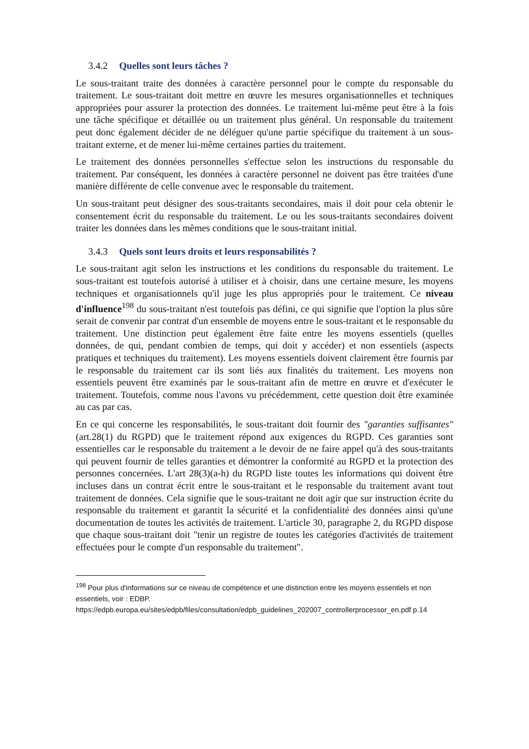3.4.2 Quelles sont leurs tâches ?
Le sous-traitant traite des données à caractère personnel pour le compte du responsable du traitement. Le sous-traitant doit mettre en œuvre les mesures organisationnelles et techniques appropriées pour assurer la protection des données. Le traitement lui-même peut être à la fois une tâche spécifique et détaillée ou un traitement plus général. Un responsable du traitement peut donc également décider de ne déléguer qu'une partie spécifique du traitement à un sous-traitant externe, et de mener lui-même certaines parties du traitement.
Le traitement des données personnelles s'effectue selon les instructions du responsable du traitement. Par conséquent, les données à caractère personnel ne doivent pas être traitées d'une manière différente de celle convenue avec le responsable du traitement.
Un sous-traitant peut désigner des sous-traitants secondaires, mais il doit pour cela obtenir le consentement écrit du responsable du traitement. Le ou les sous-traitants secondaires doivent traiter les données dans les mêmes conditions que le sous-traitant initial.
3.4.3 Quels sont leurs droits et leurs responsabilités ?
Le sous-traitant agit selon les instructions et les conditions du responsable du traitement. Le sous-traitant est toutefois autorisé à utiliser et à choisir, dans une certaine mesure, les moyens techniques et organisationnels qu'il juge les plus appropriés pour le traitement. Ce niveau d'influence<sup>198</sup> du sous-traitant n'est toutefois pas défini, ce qui signifie que l'option la plus sûre serait de convenir par contrat d'un ensemble de moyens entre le sous-traitant et le responsable du traitement. Une distinction peut également être faite entre les moyens essentiels (quelles données, de qui, pendant combien de temps, qui doit y accéder) et non essentiels (aspects pratiques et techniques du traitement). Les moyens essentiels doivent clairement être fournis par le responsable du traitement car ils sont liés aux finalités du traitement. Les moyens non essentiels peuvent être examinés par le sous-traitant afin de mettre en œuvre et d'exécuter le traitement. Toutefois, comme nous l'avons vu précédemment, cette question doit être examinée au cas par cas.
En ce qui concerne les responsabilités, le sous-traitant doit fournir des "garanties suffisantes" (art.28(1) du RGPD) que le traitement répond aux exigences du RGPD. Ces garanties sont essentielles car le responsable du traitement a le devoir de ne faire appel qu'à des sous-traitants qui peuvent fournir de telles garanties et démontrer la conformité au RGPD et la protection des personnes concernées. L'art 28(3)(a-h) du RGPD liste toutes les informations qui doivent être incluses dans un contrat écrit entre le sous-traitant et le responsable du traitement avant tout traitement de données. Cela signifie que le sous-traitant ne doit agir que sur instruction écrite du responsable du traitement et garantit la sécurité et la confidentialité des données ainsi qu'une documentation de toutes les activités de traitement. L'article 30, paragraphe 2, du RGPD dispose que chaque sous-traitant doit "tenir un registre de toutes les catégories d'activités de traitement effectuées pour le compte d'un responsable du traitement".
<sup>198</sup> Pour plus d'informations sur ce niveau de compétence et une distinction entre les moyens essentiels et non essentiels, voir : EDBP. https://edpb.europa.eu/sites/edpb/files/consultation/edpb_guidelines_202007_controllerprocessor_en.pdf p.14